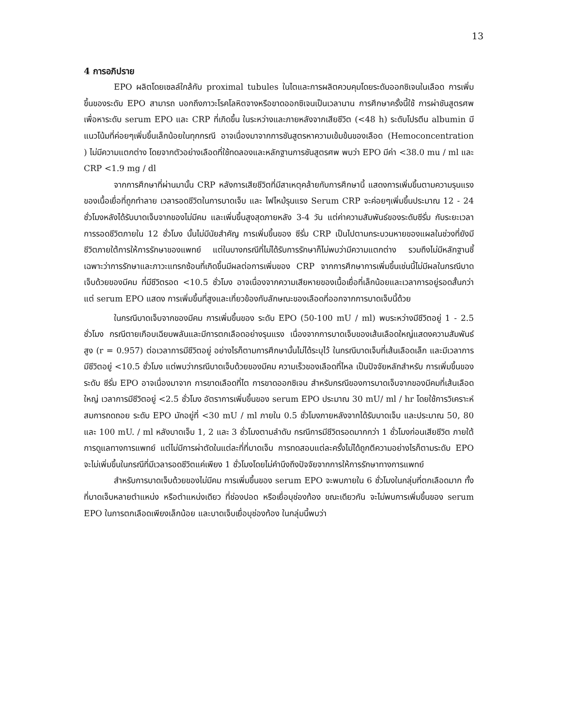13
4 การอภิปราย
EPO ผลิตโดยเซลล์ใกล้กับ proximal tubules ในไตและการผลิตควบคุมโดยระดับออกซิเจนในเลือด การเพิ่มขึ้นของระดับ EPO สามารถ บอกถึงภาวะโรคโลหิตจางหรือขาดออกซิเจนเป็นเวลานาน การศึกษาครั้งนี้ใช้ การผ่าชันสูตรศพเพื่อหาระดับ serum EPO และ CRP ที่เกิดขึ้น ในระหว่างและภายหลังจากเสียชีวิต (<48 h) ระดับโปรตีน albumin มีแนวโน้มที่ค่อยๆเพิ่มขึ้นเล็กน้อยในทุกกรณี อาจเนื่องมาจากการชันสูตรหาความเข้มข้นของเลือด (Hemoconcentration ) ไม่มีความแตกต่าง โดยจากตัวอย่างเลือดที่ใช้ทดลองและหลักฐานการชันสูตรศพ พบว่า EPO มีค่า <38.0 mu / ml และ CRP <1.9 mg / dl
จากการศึกษาที่ผ่านมานั้น CRP หลังการเสียชีวิตที่มีสาเหตุคล้ายกับการศึกษานี้ แสดงการเพิ่มขึ้นตามความรุนแรงของเนื้อเยื่อที่ถูกทำลาย เวลารอดชีวิตในการบาดเจ็บ และ ไฟไหม้รุนแรง Serum CRP จะค่อยๆเพิ่มขึ้นประมาณ 12 - 24 ชั่วโมงหลังได้รับบาดเจ็บจากของไม่มีคม และเพิ่มขึ้นสูงสุดภายหลัง 3-4 วัน แต่ค่าความสัมพันธ์ของระดับซีรั่ม กับระยะเวลาการรอดชีวิตภายใน 12 ชั่วโมง นั้นไม่มีนัยสำคัญ การเพิ่มขึ้นของ ซีรั่ม CRP เป็นไปตามกระบวนหายของแผลในช่วงที่ยังมีชีวิตภายใต้การให้การรักษาของแพทย์ แต่ในบางกรณีที่ไม่ได้รับการรักษาก็ไม่พบว่ามีความแตกต่าง รวมถึงไม่มีหลักฐานชี้เฉพาะว่าการรักษาและภาวะแทรกซ้อนที่เกิดขึ้นมีผลต่อการเพิ่มของ CRP จากการศึกษาการเพิ่มขึ้นเช่นนี้ไม่มีผลในกรณีบาดเจ็บด้วยของมีคม ที่มีชีวิตรอด <10.5 ชั่วโมง อาจเนื่องจากความเสียหายของเนื้อเยื่อที่เล็กน้อยและเวลาการอยู่รอดสั้นกว่า แต่ serum EPO แสดง การเพิ่มขึ้นที่สูงและเกี่ยวข้องกับลักษณะของเลือดที่ออกจากการบาดเจ็บนี้ด้วย
ในกรณีบาดเจ็บจากของมีคม การเพิ่มขึ้นของ ระดับ EPO (50-100 mU / ml) พบระหว่างมีชีวิตอยู่ 1 - 2.5 ชั่วโมง กรณีตายเกือบเฉียบพลันและมีการตกเลือดอย่างรุนแรง เนื่องจากการบาดเจ็บของเส้นเลือดใหญ่แสดงความสัมพันธ์สูง (r = 0.957) ต่อเวลาการมีชีวิตอยู่ อย่างไรก็ตามการศึกษานั้นไม่ได้ระบุไว้ ในกรณีบาดเจ็บที่เส้นเลือดเล็ก และมีเวลาการมีชีวิตอยู่ <10.5 ชั่วโมง แต่พบว่ากรณีบาดเจ็บด้วยของมีคม ความเร็วของเลือดที่ไหล เป็นปัจจัยหลักสำหรับ การเพิ่มขึ้นของระดับ ซีรั่ม EPO อาจเนื่องมาจาก การขาดเลือดที่ไต การขาดออกซิเจน สำหรับกรณีของการบาดเจ็บจากของมีคมที่เส้นเลือดใหญ่ เวลาการมีชีวิตอยู่ <2.5 ชั่วโมง อัตราการเพิ่มขึ้นของ serum EPO ประมาณ 30 mU/ ml / hr โดยใช้การวิเคราะห์สมการถดถอย ระดับ EPO มักอยู่ที่ <30 mU / ml ภายใน 0.5 ชั่วโมงภายหลังจากได้รับบาดเจ็บ และประมาณ 50, 80 และ 100 mU. / ml หลังบาดเจ็บ 1, 2 และ 3 ชั่วโมงตามลำดับ กรณีการมีชีวิตรอดมากกว่า 1 ชั่วโมงก่อนเสียชีวิต ภายใต้การดูแลทางการแพทย์ แต่ไม่มีการผ่าตัดในแต่ละที่ที่บาดเจ็บ การทดสอบแต่ละครั้งไม่ได้ถูกตีความอย่างไรก็ตามระดับ EPO จะไม่เพิ่มขึ้นในกรณีที่มีเวลารอดชีวิตแค่เพียง 1 ชั่วโมงโดยไม่คำนึงถึงปัจจัยจากการให้การรักษาทางการแพทย์
สำหรับการบาดเจ็บด้วยของไม่มีคม การเพิ่มขึ้นของ serum EPO จะพบภายใน 6 ชั่วโมงในกลุ่มที่ตกเลือดมาก ทั้งที่บาดเจ็บหลายตำแหน่ง หรือตำแหน่งเดียว ที่ช่องปอด หรือเยื่อบุช่องท้อง ขณะเดียวกัน จะไม่พบการเพิ่มขึ้นของ serum EPO ในการตกเลือดเพียงเล็กน้อย และบาดเจ็บเยื่อบุช่องท้อง ในกลุ่มนี้พบว่า